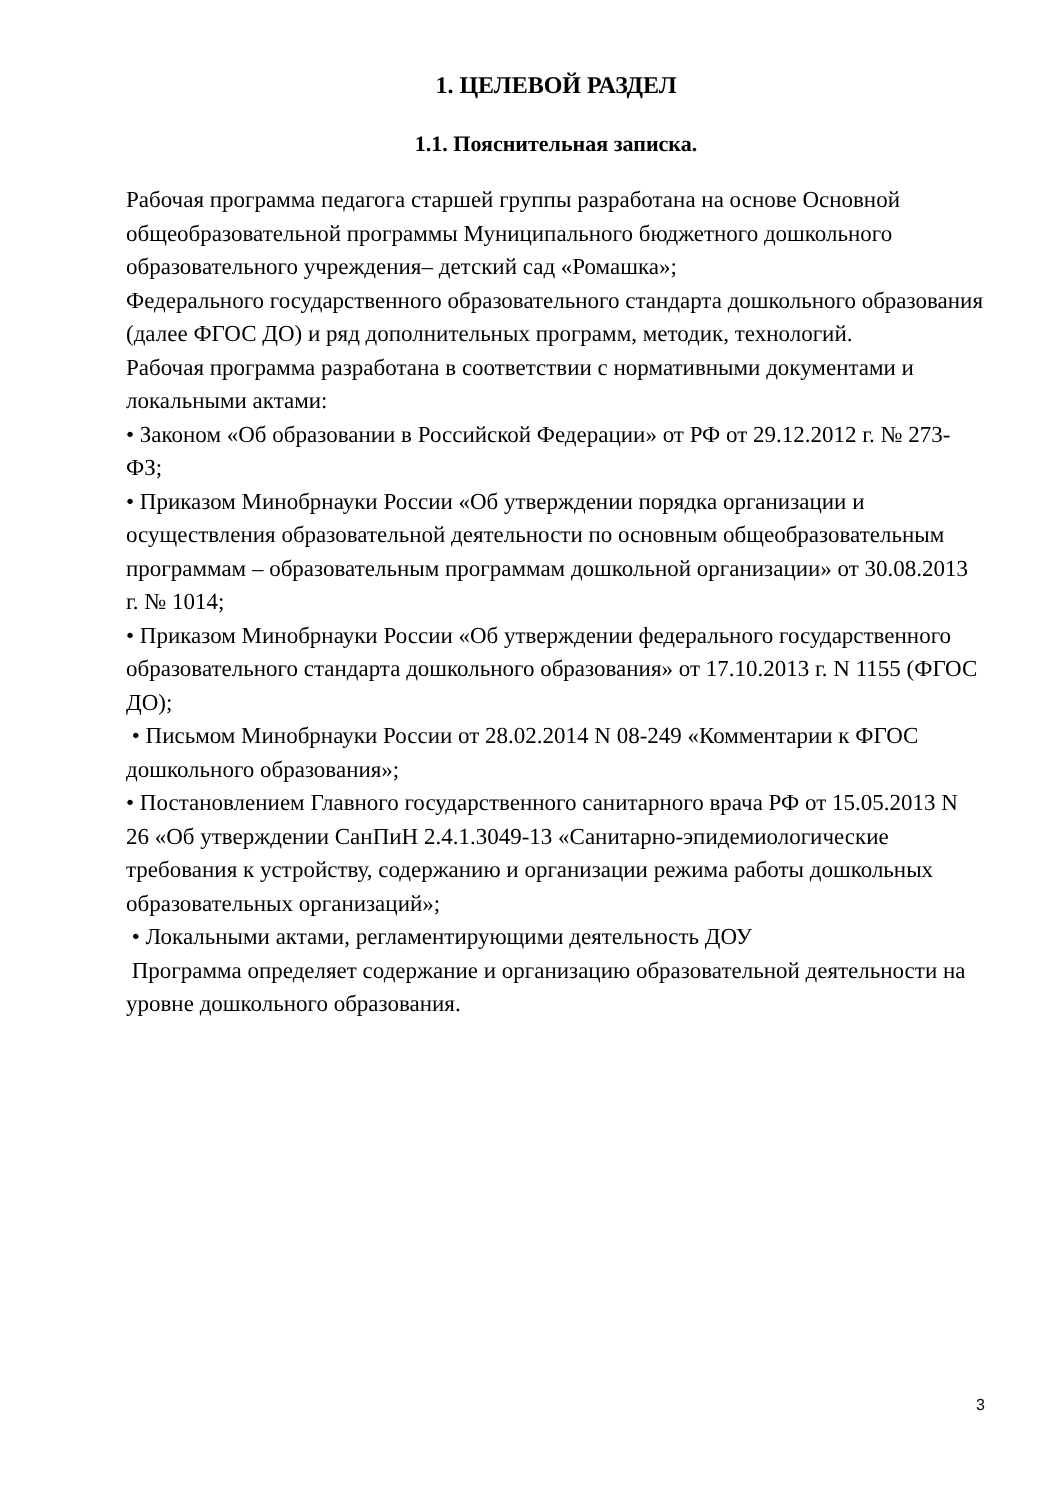1. ЦЕЛЕВОЙ РАЗДЕЛ
1.1. Пояснительная записка.
Рабочая программа педагога старшей группы разработана на основе Основной общеобразовательной программы Муниципального бюджетного дошкольного образовательного учреждения– детский сад «Ромашка»;
Федерального государственного образовательного стандарта дошкольного образования (далее ФГОС ДО) и ряд дополнительных программ, методик, технологий.
Рабочая программа разработана в соответствии с нормативными документами и локальными актами:
• Законом «Об образовании в Российской Федерации» от РФ от 29.12.2012 г. № 273-ФЗ;
• Приказом Минобрнауки России «Об утверждении порядка организации и осуществления образовательной деятельности по основным общеобразовательным программам – образовательным программам дошкольной организации» от 30.08.2013 г. № 1014;
• Приказом Минобрнауки России «Об утверждении федерального государственного образовательного стандарта дошкольного образования» от 17.10.2013 г. N 1155 (ФГОС ДО);
• Письмом Минобрнауки России от 28.02.2014 N 08-249 «Комментарии к ФГОС дошкольного образования»;
• Постановлением Главного государственного санитарного врача РФ от 15.05.2013 N 26 «Об утверждении СанПиН 2.4.1.3049-13 «Санитарно-эпидемиологические требования к устройству, содержанию и организации режима работы дошкольных образовательных организаций»;
• Локальными актами, регламентирующими деятельность ДОУ
Программа определяет содержание и организацию образовательной деятельности на уровне дошкольного образования.
3